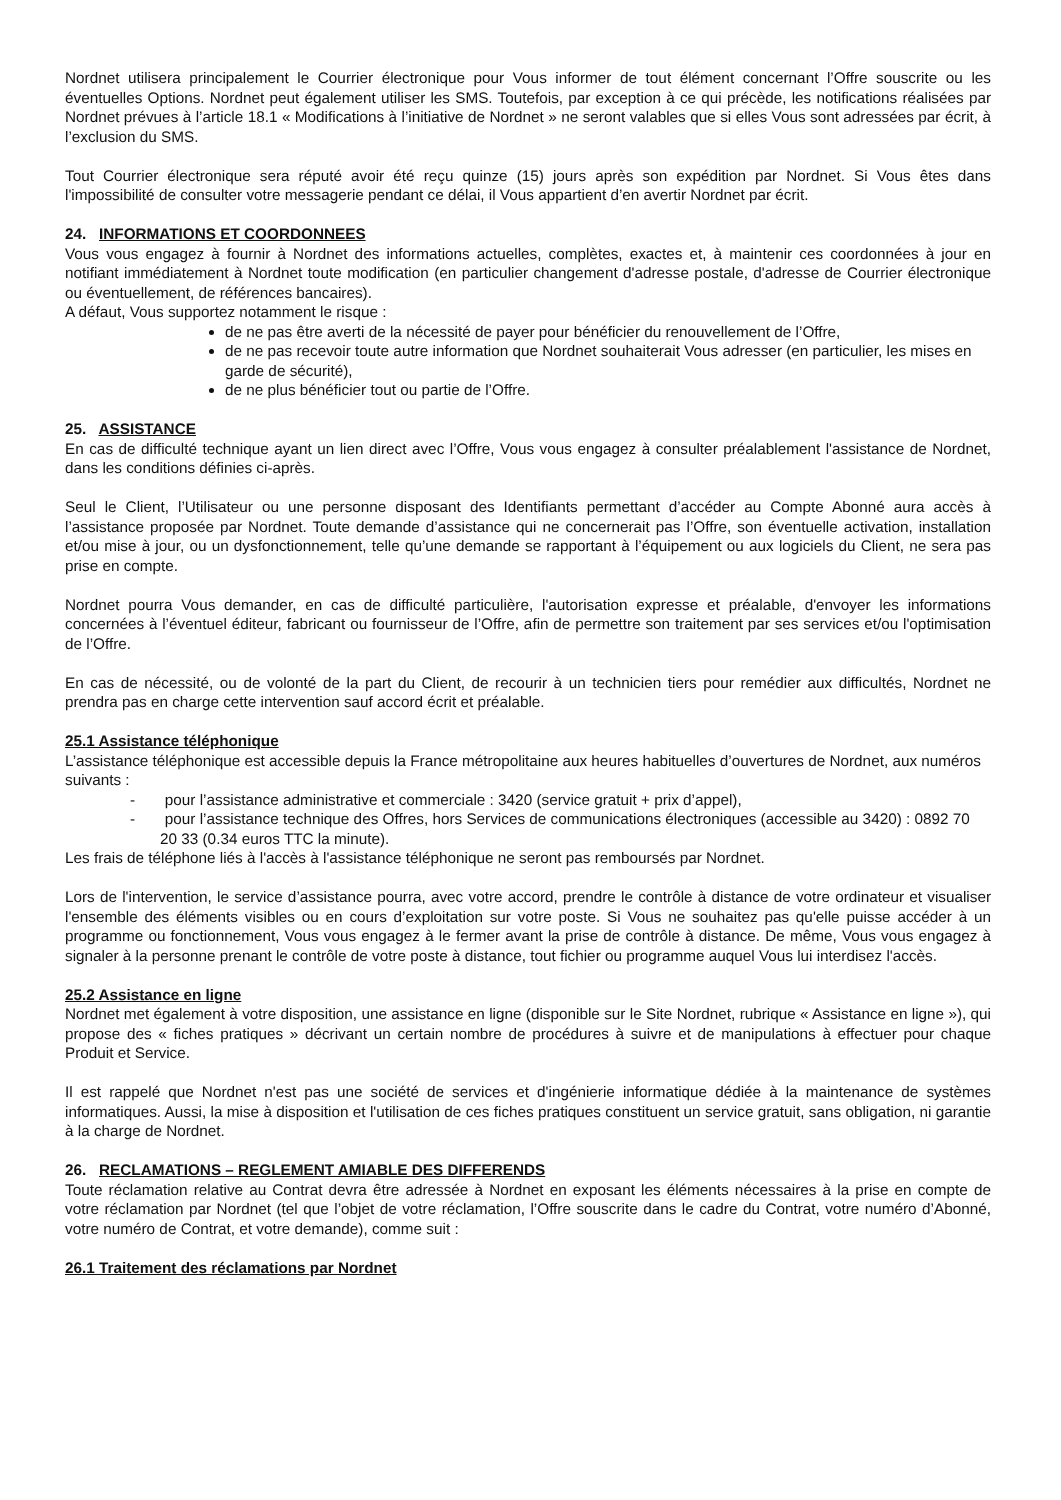Nordnet utilisera principalement le Courrier électronique pour Vous informer de tout élément concernant l’Offre souscrite ou les éventuelles Options. Nordnet peut également utiliser les SMS. Toutefois, par exception à ce qui précède, les notifications réalisées par Nordnet prévues à l’article 18.1 « Modifications à l’initiative de Nordnet » ne seront valables que si elles Vous sont adressées par écrit, à l’exclusion du SMS.
Tout Courrier électronique sera réputé avoir été reçu quinze (15) jours après son expédition par Nordnet. Si Vous êtes dans l'impossibilité de consulter votre messagerie pendant ce délai, il Vous appartient d’en avertir Nordnet par écrit.
24. INFORMATIONS ET COORDONNEES
Vous vous engagez à fournir à Nordnet des informations actuelles, complètes, exactes et, à maintenir ces coordonnées à jour en notifiant immédiatement à Nordnet toute modification (en particulier changement d'adresse postale, d'adresse de Courrier électronique ou éventuellement, de références bancaires).
A défaut, Vous supportez notamment le risque :
de ne pas être averti de la nécessité de payer pour bénéficier du renouvellement de l’Offre,
de ne pas recevoir toute autre information que Nordnet souhaiterait Vous adresser (en particulier, les mises en garde de sécurité),
de ne plus bénéficier tout ou partie de l’Offre.
25. ASSISTANCE
En cas de difficulté technique ayant un lien direct avec l’Offre, Vous vous engagez à consulter préalablement l'assistance de Nordnet, dans les conditions définies ci-après.
Seul le Client, l’Utilisateur ou une personne disposant des Identifiants permettant d’accéder au Compte Abonné aura accès à l’assistance proposée par Nordnet. Toute demande d’assistance qui ne concernerait pas l’Offre, son éventuelle activation, installation et/ou mise à jour, ou un dysfonctionnement, telle qu’une demande se rapportant à l’équipement ou aux logiciels du Client, ne sera pas prise en compte.
Nordnet pourra Vous demander, en cas de difficulté particulière, l'autorisation expresse et préalable, d'envoyer les informations concernées à l’éventuel éditeur, fabricant ou fournisseur de l’Offre, afin de permettre son traitement par ses services et/ou l'optimisation de l’Offre.
En cas de nécessité, ou de volonté de la part du Client, de recourir à un technicien tiers pour remédier aux difficultés, Nordnet ne prendra pas en charge cette intervention sauf accord écrit et préalable.
25.1 Assistance téléphonique
L’assistance téléphonique est accessible depuis la France métropolitaine aux heures habituelles d’ouvertures de Nordnet, aux numéros suivants :
- pour l’assistance administrative et commerciale : 3420 (service gratuit + prix d’appel),
- pour l’assistance technique des Offres, hors Services de communications électroniques (accessible au 3420) : 0892 70 20 33 (0.34 euros TTC la minute).
Les frais de téléphone liés à l'accès à l'assistance téléphonique ne seront pas remboursés par Nordnet.
Lors de l'intervention, le service d’assistance pourra, avec votre accord, prendre le contrôle à distance de votre ordinateur et visualiser l'ensemble des éléments visibles ou en cours d’exploitation sur votre poste. Si Vous ne souhaitez pas qu'elle puisse accéder à un programme ou fonctionnement, Vous vous engagez à le fermer avant la prise de contrôle à distance. De même, Vous vous engagez à signaler à la personne prenant le contrôle de votre poste à distance, tout fichier ou programme auquel Vous lui interdisez l'accès.
25.2 Assistance en ligne
Nordnet met également à votre disposition, une assistance en ligne (disponible sur le Site Nordnet, rubrique « Assistance en ligne »), qui propose des « fiches pratiques » décrivant un certain nombre de procédures à suivre et de manipulations à effectuer pour chaque Produit et Service.
Il est rappelé que Nordnet n'est pas une société de services et d'ingénierie informatique dédiée à la maintenance de systèmes informatiques. Aussi, la mise à disposition et l'utilisation de ces fiches pratiques constituent un service gratuit, sans obligation, ni garantie à la charge de Nordnet.
26. RECLAMATIONS – REGLEMENT AMIABLE DES DIFFERENDS
Toute réclamation relative au Contrat devra être adressée à Nordnet en exposant les éléments nécessaires à la prise en compte de votre réclamation par Nordnet (tel que l’objet de votre réclamation, l’Offre souscrite dans le cadre du Contrat, votre numéro d’Abonné, votre numéro de Contrat, et votre demande), comme suit :
26.1 Traitement des réclamations par Nordnet